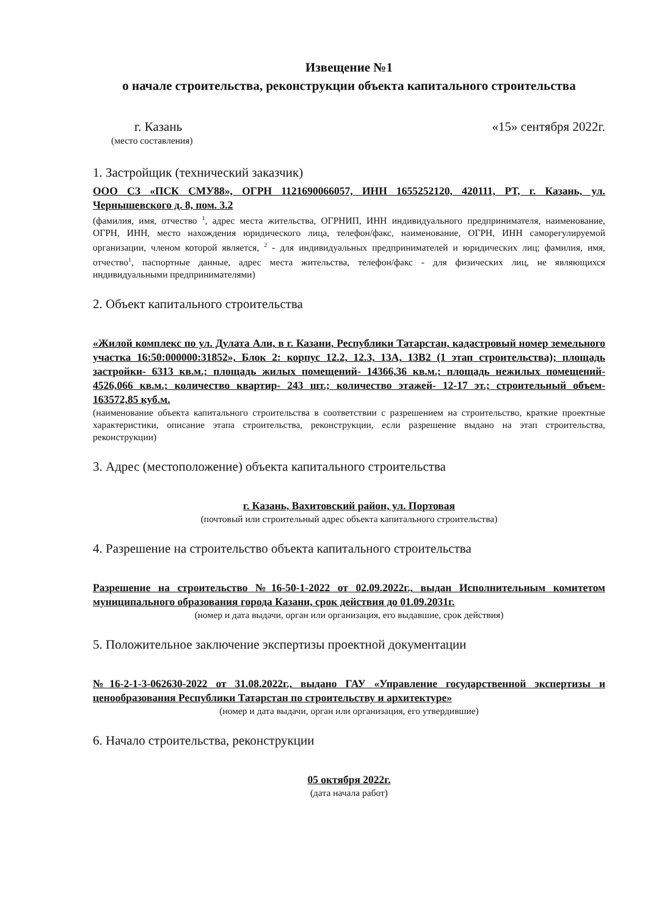Извещение №1
о начале строительства, реконструкции объекта капитального строительства
г. Казань «15» сентября 2022г.
(место составления)
1. Застройщик (технический заказчик)
ООО СЗ «ПСК СМУ88», ОГРН 1121690066057, ИНН 1655252120, 420111, РТ, г. Казань, ул. Чернышевского д. 8, пом. 3.2
(фамилия, имя, отчество <sup>1</sup>, адрес места жительства, ОГРНИП, ИНН индивидуального предпринимателя, наименование, ОГРН, ИНН, место нахождения юридического лица, телефон/факс, наименование, ОГРН, ИНН саморегулируемой организации, членом которой является, <sup>2</sup> - для индивидуальных предпринимателей и юридических лиц; фамилия, имя, отчество<sup>1</sup>, паспортные данные, адрес места жительства, телефон/факс - для физических лиц, не являющихся индивидуальными предпринимателями)
2. Объект капитального строительства
«Жилой комплекс по ул. Дулата Али, в г. Казани, Республики Татарстан, кадастровый номер земельного участка 16:50:000000:31852», Блок 2: корпус 12.2, 12.3, 13А, 13В2 (1 этап строительства); площадь застройки- 6313 кв.м.; площадь жилых помещений- 14366,36 кв.м.; площадь нежилых помещений- 4526,066 кв.м.; количество квартир- 243 шт.; количество этажей- 12-17 эт.; строительный объем- 163572,85 куб.м.
(наименование объекта капитального строительства в соответствии с разрешением на строительство, краткие проектные характеристики, описание этапа строительства, реконструкции, если разрешение выдано на этап строительства, реконструкции)
3. Адрес (местоположение) объекта капитального строительства
г. Казань, Вахитовский район, ул. Портовая
(почтовый или строительный адрес объекта капитального строительства)
4. Разрешение на строительство объекта капитального строительства
Разрешение на строительство №16-50-1-2022 от 02.09.2022г., выдан Исполнительным комитетом муниципального образования города Казани, срок действия до 01.09.2031г.
(номер и дата выдачи, орган или организация, его выдавшие, срок действия)
5. Положительное заключение экспертизы проектной документации
№16-2-1-3-062630-2022 от 31.08.2022г., выдано ГАУ «Управление государственной экспертизы и ценообразования Республики Татарстан по строительству и архитектуре»
(номер и дата выдачи, орган или организация, его утвердившие)
6. Начало строительства, реконструкции
05 октября 2022г.
(дата начала работ)